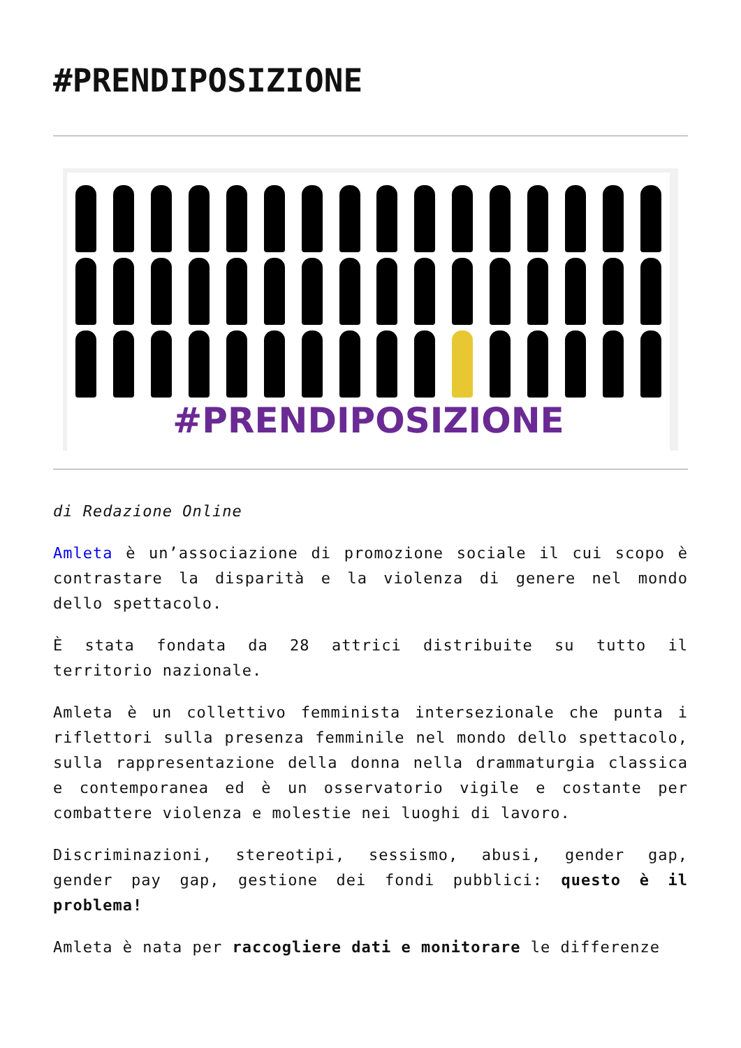#PRENDIPOSIZIONE
#PRENDIPOSIZIONE
di Redazione Online
Amleta è un’associazione di promozione sociale il cui scopo è contrastare la disparità e la violenza di genere nel mondo dello spettacolo.
È stata fondata da 28 attrici distribuite su tutto il territorio nazionale.
Amleta è un collettivo femminista intersezionale che punta i riflettori sulla presenza femminile nel mondo dello spettacolo, sulla rappresentazione della donna nella drammaturgia classica e contemporanea ed è un osservatorio vigile e costante per combattere violenza e molestie nei luoghi di lavoro.
Discriminazioni, stereotipi, sessismo, abusi, gender gap, gender pay gap, gestione dei fondi pubblici: questo è il problema!
Amleta è nata per raccogliere dati e monitorare le differenze